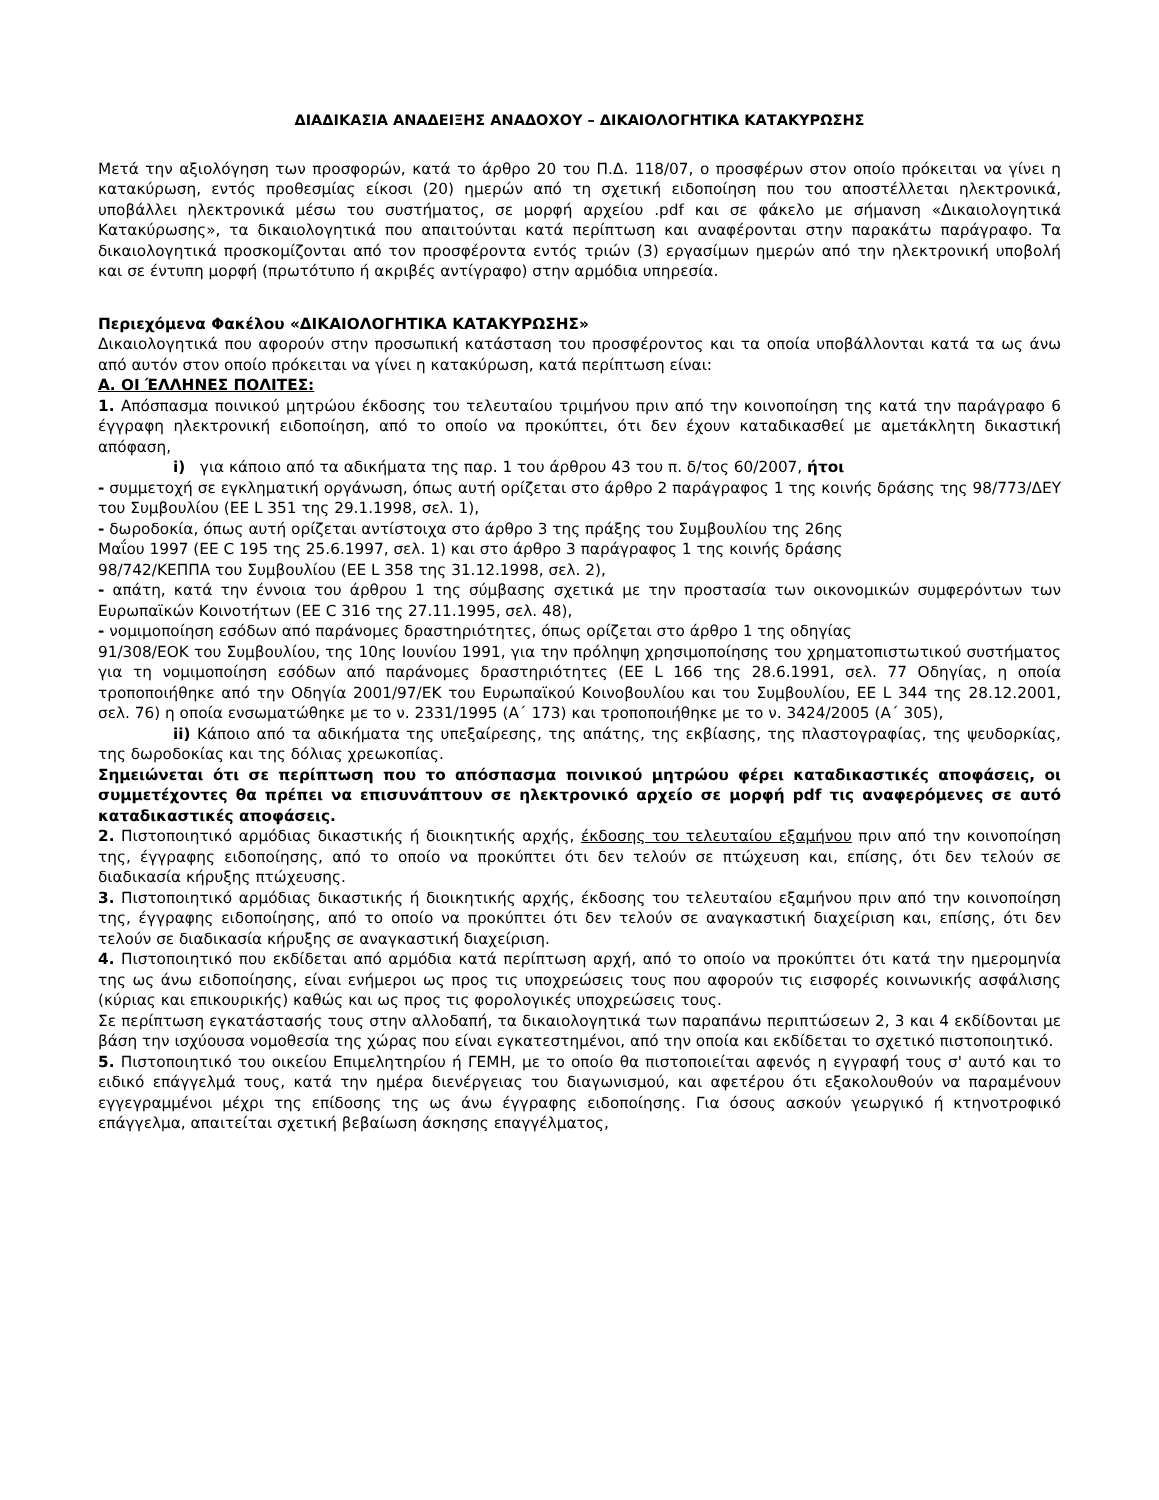ΔΙΑΔΙΚΑΣΙΑ ΑΝΑΔΕΙΞΗΣ ΑΝΑΔΟΧΟΥ – ΔΙΚΑΙΟΛΟΓΗΤΙΚΑ ΚΑΤΑΚΥΡΩΣΗΣ
Μετά την αξιολόγηση των προσφορών, κατά το άρθρο 20 του Π.Δ. 118/07, ο προσφέρων στον οποίο πρόκειται να γίνει η κατακύρωση, εντός προθεσμίας είκοσι (20) ημερών από τη σχετική ειδοποίηση που του αποστέλλεται ηλεκτρονικά, υποβάλλει ηλεκτρονικά μέσω του συστήματος, σε μορφή αρχείου .pdf και σε φάκελο με σήμανση «Δικαιολογητικά Κατακύρωσης», τα δικαιολογητικά που απαιτούνται κατά περίπτωση και αναφέρονται στην παρακάτω παράγραφο. Τα δικαιολογητικά προσκομίζονται από τον προσφέροντα εντός τριών (3) εργασίμων ημερών από την ηλεκτρονική υποβολή και σε έντυπη μορφή (πρωτότυπο ή ακριβές αντίγραφο) στην αρμόδια υπηρεσία.
Περιεχόμενα Φακέλου «ΔΙΚΑΙΟΛΟΓΗΤΙΚΑ ΚΑΤΑΚΥΡΩΣΗΣ»
Δικαιολογητικά που αφορούν στην προσωπική κατάσταση του προσφέροντος και τα οποία υποβάλλονται κατά τα ως άνω από αυτόν στον οποίο πρόκειται να γίνει η κατακύρωση, κατά περίπτωση είναι:
Α. ΟΙ ΈΛΛΗΝΕΣ ΠΟΛΙΤΕΣ:
1. Απόσπασμα ποινικού μητρώου έκδοσης του τελευταίου τριμήνου πριν από την κοινοποίηση της κατά την παράγραφο 6 έγγραφη ηλεκτρονική ειδοποίηση, από το οποίο να προκύπτει, ότι δεν έχουν καταδικασθεί με αμετάκλητη δικαστική απόφαση,
i) για κάποιο από τα αδικήματα της παρ. 1 του άρθρου 43 του π. δ/τος 60/2007, ήτοι
- συμμετοχή σε εγκληματική οργάνωση, όπως αυτή ορίζεται στο άρθρο 2 παράγραφος 1 της κοινής δράσης της 98/773/ΔΕΥ του Συμβουλίου (ΕΕ L 351 της 29.1.1998, σελ. 1),
- δωροδοκία, όπως αυτή ορίζεται αντίστοιχα στο άρθρο 3 της πράξης του Συμβουλίου της 26ης
Μαΐου 1997 (ΕΕ C 195 της 25.6.1997, σελ. 1) και στο άρθρο 3 παράγραφος 1 της κοινής δράσης
98/742/ΚΕΠΠΑ του Συμβουλίου (ΕΕ L 358 της 31.12.1998, σελ. 2),
- απάτη, κατά την έννοια του άρθρου 1 της σύμβασης σχετικά με την προστασία των οικονομικών συμφερόντων των Ευρωπαϊκών Κοινοτήτων (ΕΕ C 316 της 27.11.1995, σελ. 48),
- νομιμοποίηση εσόδων από παράνομες δραστηριότητες, όπως ορίζεται στο άρθρο 1 της οδηγίας
91/308/ΕΟΚ του Συμβουλίου, της 10ης Ιουνίου 1991, για την πρόληψη χρησιμοποίησης του χρηματοπιστωτικού συστήματος για τη νομιμοποίηση εσόδων από παράνομες δραστηριότητες (ΕΕ L 166 της 28.6.1991, σελ. 77 Οδηγίας, η οποία τροποποιήθηκε από την Οδηγία 2001/97/ΕΚ του Ευρωπαϊκού Κοινοβουλίου και του Συμβουλίου, ΕΕ L 344 της 28.12.2001, σελ. 76) η οποία ενσωματώθηκε με το ν. 2331/1995 (Α΄ 173) και τροποποιήθηκε με το ν. 3424/2005 (Α΄ 305),
ii) Κάποιο από τα αδικήματα της υπεξαίρεσης, της απάτης, της εκβίασης, της πλαστογραφίας, της ψευδορκίας, της δωροδοκίας και της δόλιας χρεωκοπίας.
Σημειώνεται ότι σε περίπτωση που το απόσπασμα ποινικού μητρώου φέρει καταδικαστικές αποφάσεις, οι συμμετέχοντες θα πρέπει να επισυνάπτουν σε ηλεκτρονικό αρχείο σε μορφή pdf τις αναφερόμενες σε αυτό καταδικαστικές αποφάσεις.
2. Πιστοποιητικό αρμόδιας δικαστικής ή διοικητικής αρχής, έκδοσης του τελευταίου εξαμήνου πριν από την κοινοποίηση της, έγγραφης ειδοποίησης, από το οποίο να προκύπτει ότι δεν τελούν σε πτώχευση και, επίσης, ότι δεν τελούν σε διαδικασία κήρυξης πτώχευσης.
3. Πιστοποιητικό αρμόδιας δικαστικής ή διοικητικής αρχής, έκδοσης του τελευταίου εξαμήνου πριν από την κοινοποίηση της, έγγραφης ειδοποίησης, από το οποίο να προκύπτει ότι δεν τελούν σε αναγκαστική διαχείριση και, επίσης, ότι δεν τελούν σε διαδικασία κήρυξης σε αναγκαστική διαχείριση.
4. Πιστοποιητικό που εκδίδεται από αρμόδια κατά περίπτωση αρχή, από το οποίο να προκύπτει ότι κατά την ημερομηνία της ως άνω ειδοποίησης, είναι ενήμεροι ως προς τις υποχρεώσεις τους που αφορούν τις εισφορές κοινωνικής ασφάλισης (κύριας και επικουρικής) καθώς και ως προς τις φορολογικές υποχρεώσεις τους.
Σε περίπτωση εγκατάστασής τους στην αλλοδαπή, τα δικαιολογητικά των παραπάνω περιπτώσεων 2, 3 και 4 εκδίδονται με βάση την ισχύουσα νομοθεσία της χώρας που είναι εγκατεστημένοι, από την οποία και εκδίδεται το σχετικό πιστοποιητικό.
5. Πιστοποιητικό του οικείου Επιμελητηρίου ή ΓΕΜΗ, με το οποίο θα πιστοποιείται αφενός η εγγραφή τους σ' αυτό και το ειδικό επάγγελμά τους, κατά την ημέρα διενέργειας του διαγωνισμού, και αφετέρου ότι εξακολουθούν να παραμένουν εγγεγραμμένοι μέχρι της επίδοσης της ως άνω έγγραφης ειδοποίησης. Για όσους ασκούν γεωργικό ή κτηνοτροφικό επάγγελμα, απαιτείται σχετική βεβαίωση άσκησης επαγγέλματος,